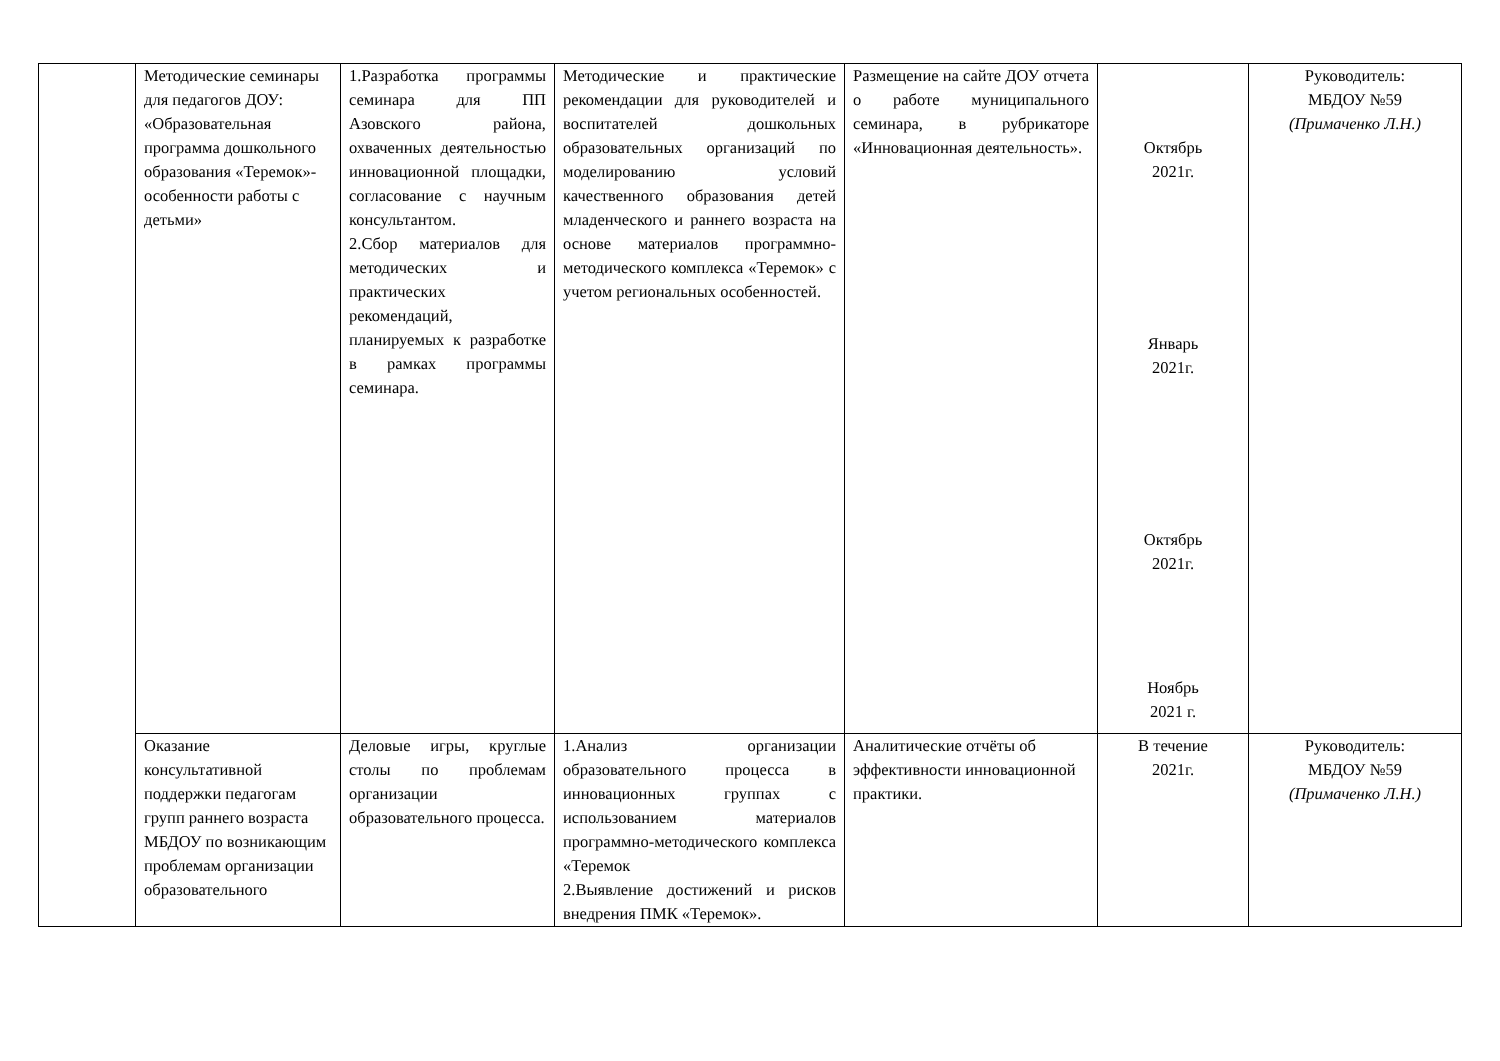| | Методические семинары для педагогов ДОУ: «Образовательная программа дошкольного образования «Теремок»-особенности работы с детьми» | 1.Разработка программы семинара для ПП Азовского района, охваченных деятельностью инновационной площадки, согласование с научным консультантом. 2.Сбор материалов для методических и практических рекомендаций, планируемых к разработке в рамках программы семинара. | Методические и практические рекомендации для руководителей и воспитателей дошкольных образовательных организаций по моделированию условий качественного образования детей младенческого и раннего возраста на основе материалов программно-методического комплекса «Теремок» с учетом региональных особенностей. | Размещение на сайте ДОУ отчета о работе муниципального семинара, в рубрикаторе «Инновационная деятельность». | Октябрь 2021г. Январь 2021г. Октябрь 2021г. Ноябрь 2021 г. | Руководитель: МБДОУ №59 (Примаченко Л.Н.) |
| | Оказание консультативной поддержки педагогам групп раннего возраста МБДОУ по возникающим проблемам организации образовательного | Деловые игры, круглые столы по проблемам организации образовательного процесса. | 1.Анализ организации образовательного процесса в инновационных группах с использованием материалов программно-методического комплекса «Теремок 2.Выявление достижений и рисков внедрения ПМК «Теремок». | Аналитические отчёты об эффективности инновационной практики. | В течение 2021г. | Руководитель: МБДОУ №59 (Примаченко Л.Н.) |